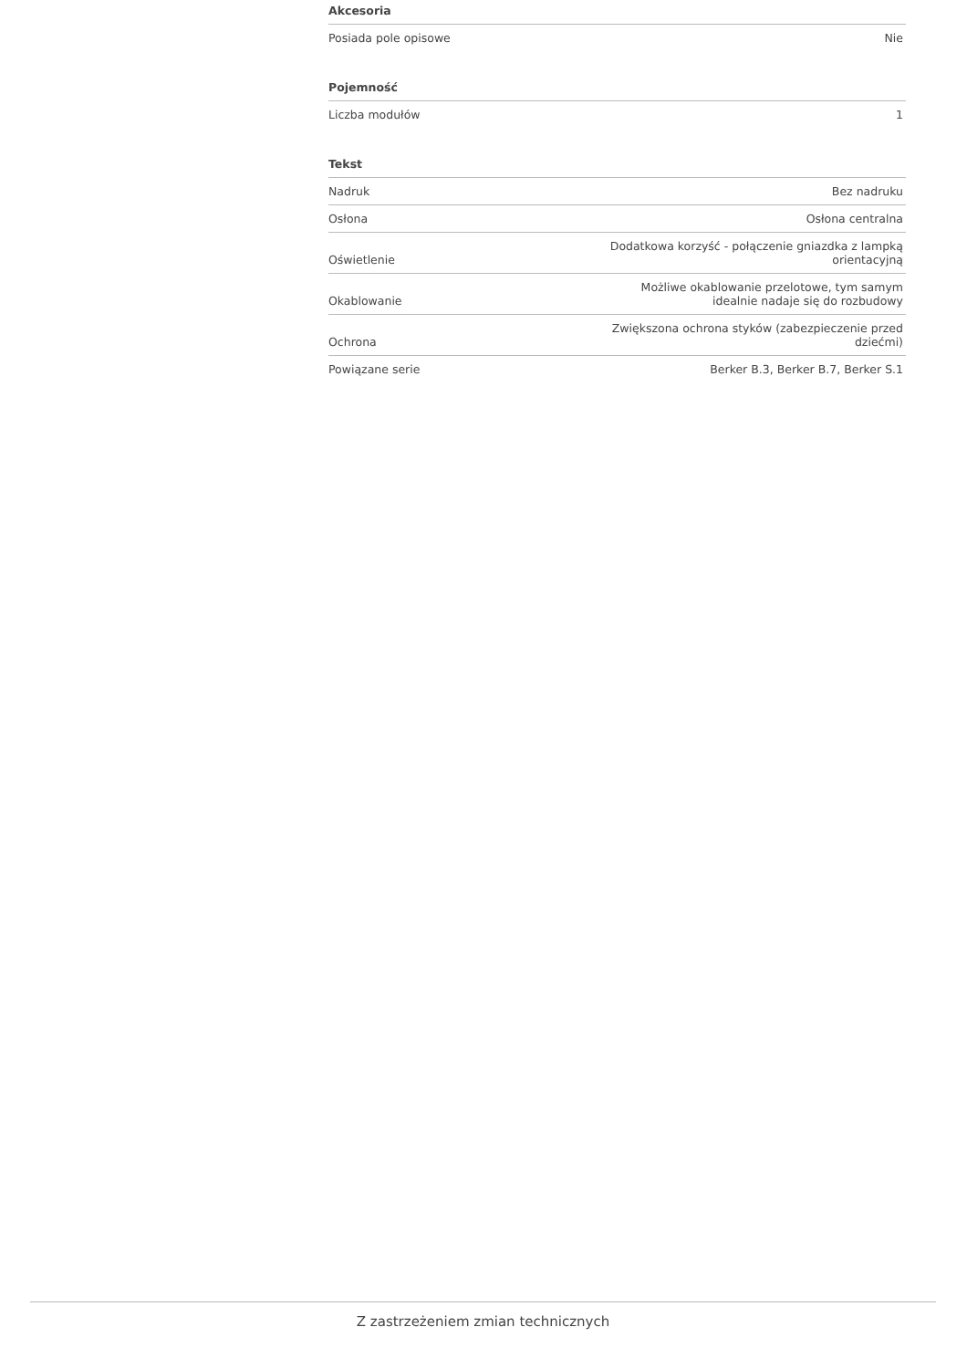| Akcesoria | |
| --- | --- |
| Posiada pole opisowe | Nie |
| Pojemność | |
| --- | --- |
| Liczba modułów | 1 |
| Tekst | |
| --- | --- |
| Nadruk | Bez nadruku |
| Osłona | Osłona centralna |
| Oświetlenie | Dodatkowa korzyść - połączenie gniazdka z lampką orientacyjną |
| Okablowanie | Możliwe okablowanie przelotowe, tym samym idealnie nadaje się do rozbudowy |
| Ochrona | Zwiększona ochrona styków (zabezpieczenie przed dziećmi) |
| Powiązane serie | Berker B.3, Berker B.7, Berker S.1 |
Z zastrzeżeniem zmian technicznych